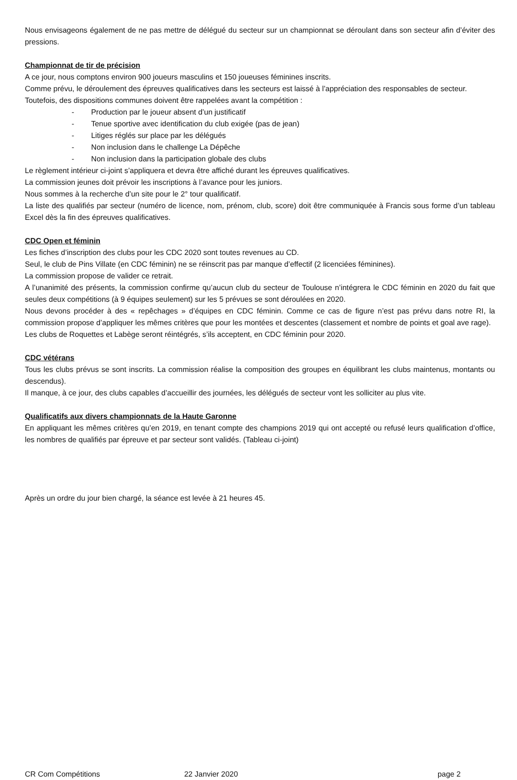Nous envisageons également de ne pas mettre de délégué du secteur sur un championnat se déroulant dans son secteur afin d’éviter des pressions.
Championnat de tir de précision
A ce jour, nous comptons environ 900 joueurs masculins et 150 joueuses féminines inscrits.
Comme prévu, le déroulement des épreuves qualificatives dans les secteurs est laissé à l’appréciation des responsables de secteur.
Toutefois, des dispositions communes doivent être rappelées avant la compétition :
- Production par le joueur absent d’un justificatif
- Tenue sportive avec identification du club exigée (pas de jean)
- Litiges réglés sur place par les délégués
- Non inclusion dans le challenge La Dépêche
- Non inclusion dans la participation globale des clubs
Le règlement intérieur ci-joint s’appliquera et devra être affiché durant les épreuves qualificatives.
La commission jeunes doit prévoir les inscriptions à l’avance pour les juniors.
Nous sommes à la recherche d’un site pour le 2° tour qualificatif.
La liste des qualifiés par secteur (numéro de licence, nom, prénom, club, score) doit être communiquée à Francis sous forme d’un tableau Excel dès la fin des épreuves qualificatives.
CDC Open et féminin
Les fiches d’inscription des clubs pour les CDC 2020 sont toutes revenues au CD.
Seul, le club de Pins Villate (en CDC féminin) ne se réinscrit pas par manque d’effectif (2 licenciées féminines).
La commission propose de valider ce retrait.
A l’unanimité des présents, la commission confirme qu’aucun club du secteur de Toulouse n’intégrera le CDC féminin en 2020 du fait que seules deux compétitions (à 9 équipes seulement) sur les 5 prévues se sont déroulées en 2020.
Nous devons procéder à des « repêchages » d’équipes en CDC féminin. Comme ce cas de figure n’est pas prévu dans notre RI, la commission propose d’appliquer les mêmes critères que pour les montées et descentes (classement et nombre de points et goal ave rage).
Les clubs de Roquettes et Labège seront réintégrés, s’ils acceptent, en CDC féminin pour 2020.
CDC vétérans
Tous les clubs prévus se sont inscrits. La commission réalise la composition des groupes en équilibrant les clubs maintenus, montants ou descendus).
Il manque, à ce jour, des clubs capables d’accueillir des journées, les délégués de secteur vont les solliciter au plus vite.
Qualificatifs aux divers championnats de la Haute Garonne
En appliquant les mêmes critères qu’en 2019, en tenant compte des champions 2019 qui ont accepté ou refusé leurs qualification d’office, les nombres de qualifiés par épreuve et par secteur sont validés. (Tableau ci-joint)
Après un ordre du jour bien chargé, la séance est levée à 21 heures 45.
CR Com Compétitions 22 Janvier 2020 page 2